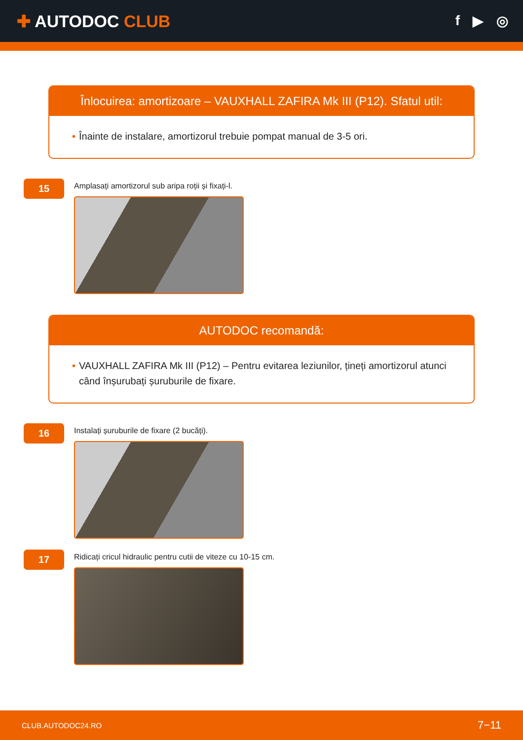✚ AUTODOC CLUB
f ▶ ◎
Înlocuirea: amortizoare – VAUXHALL ZAFIRA Mk III (P12). Sfatul util:
• Înainte de instalare, amortizorul trebuie pompat manual de 3-5 ori.
15
Amplasați amortizorul sub aripa roții și fixați-l.
AUTODOC recomandă:
• VAUXHALL ZAFIRA Mk III (P12) – Pentru evitarea leziunilor, țineți amortizorul atunci când înșurubați șuruburile de fixare.
16
Instalați șuruburile de fixare (2 bucăți).
17
Ridicați cricul hidraulic pentru cutii de viteze cu 10-15 cm.
CLUB.AUTODOC24.RO 7−11